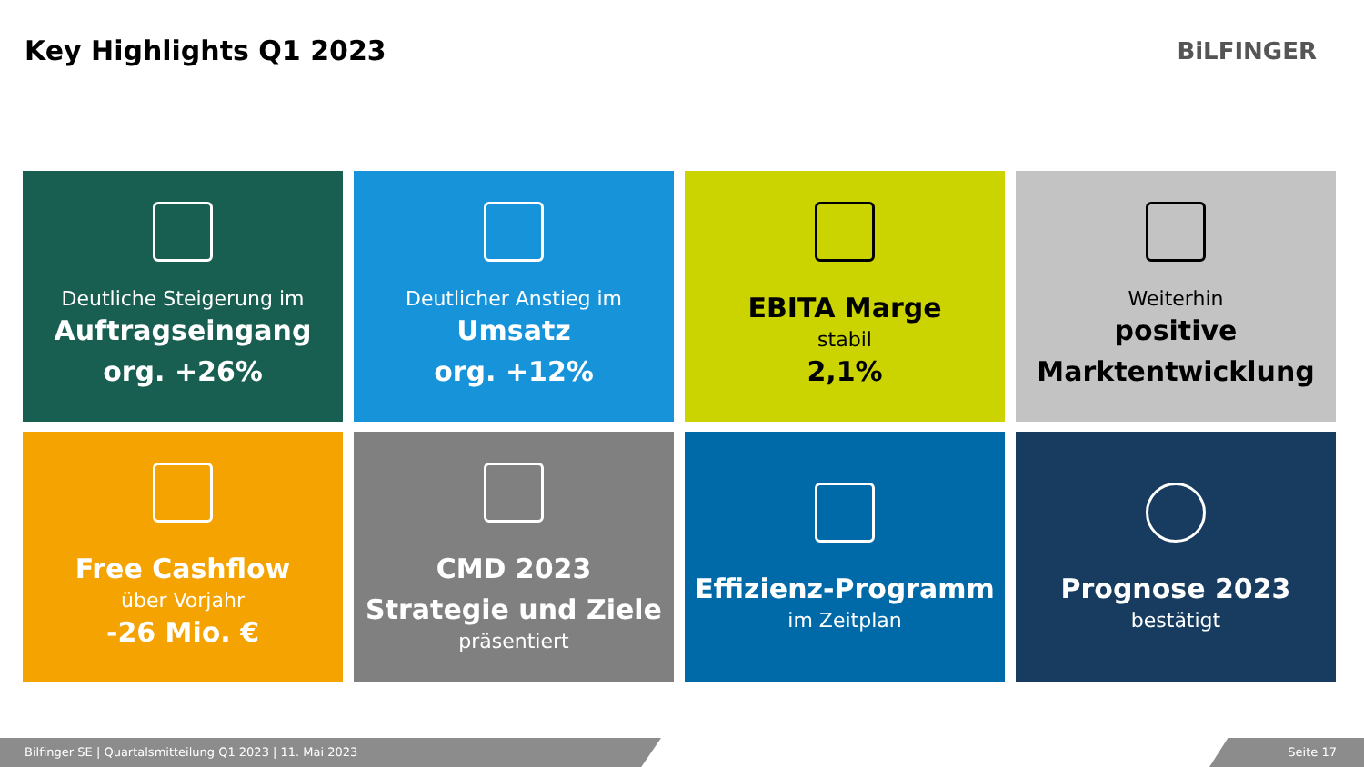Key Highlights Q1 2023
BiLFINGER
Deutliche Steigerung im
Auftragseingang
org. +26%
Deutlicher Anstieg im
Umsatz
org. +12%
EBITA Marge
stabil
2,1%
Weiterhin
positive
Marktentwicklung
Free Cashflow
über Vorjahr
-26 Mio. €
CMD 2023
Strategie und Ziele
präsentiert
Effizienz-Programm
im Zeitplan
Prognose 2023
bestätigt
Bilfinger SE | Quartalsmitteilung Q1 2023 | 11. Mai 2023 Seite 17